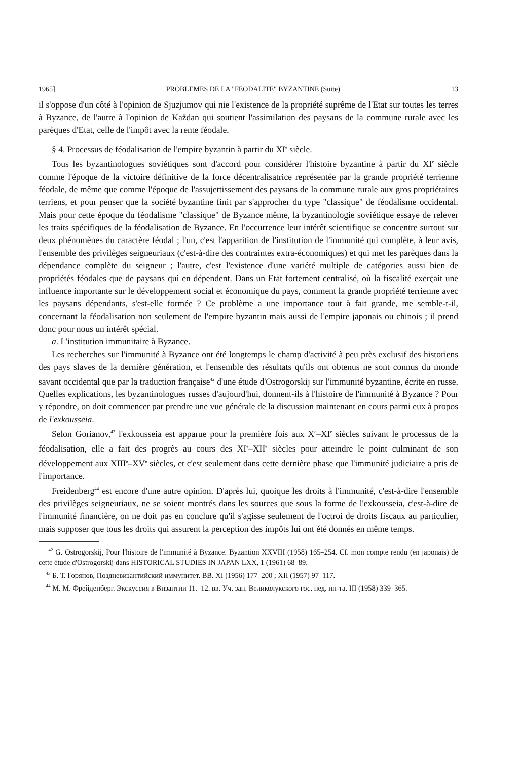1965] PROBLEMES DE LA "FEODALITE" BYZANTINE (Suite) 13
il s'oppose d'un côté à l'opinion de Sjuzjumov qui nie l'existence de la propriété suprême de l'Etat sur toutes les terres à Byzance, de l'autre à l'opinion de Každan qui soutient l'assimilation des paysans de la commune rurale avec les parèques d'Etat, celle de l'impôt avec la rente féodale.
§ 4. Processus de féodalisation de l'empire byzantin à partir du XI<sup>e</sup> siècle.
Tous les byzantinologues soviétiques sont d'accord pour considérer l'histoire byzantine à partir du XI<sup>e</sup> siècle comme l'époque de la victoire définitive de la force décentralisatrice représentée par la grande propriété terrienne féodale, de même que comme l'époque de l'assujettissement des paysans de la commune rurale aux gros propriétaires terriens, et pour penser que la société byzantine finit par s'approcher du type "classique" de féodalisme occidental. Mais pour cette époque du féodalisme "classique" de Byzance même, la byzantinologie soviétique essaye de relever les traits spécifiques de la féodalisation de Byzance. En l'occurrence leur intérêt scientifique se concentre surtout sur deux phénomènes du caractère féodal ; l'un, c'est l'apparition de l'institution de l'immunité qui complète, à leur avis, l'ensemble des privilèges seigneuriaux (c'est-à-dire des contraintes extra-économiques) et qui met les parèques dans la dépendance complète du seigneur ; l'autre, c'est l'existence d'une variété multiple de catégories aussi bien de propriétés féodales que de paysans qui en dépendent. Dans un Etat fortement centralisé, où la fiscalité exerçait une influence importante sur le développement social et économique du pays, comment la grande propriété terrienne avec les paysans dépendants, s'est-elle formée ? Ce problème a une importance tout à fait grande, me semble-t-il, concernant la féodalisation non seulement de l'empire byzantin mais aussi de l'empire japonais ou chinois ; il prend donc pour nous un intérêt spécial.
a. L'institution immunitaire à Byzance.
Les recherches sur l'immunité à Byzance ont été longtemps le champ d'activité à peu près exclusif des historiens des pays slaves de la dernière génération, et l'ensemble des résultats qu'ils ont obtenus ne sont connus du monde savant occidental que par la traduction française<sup>42</sup> d'une étude d'Ostrogorskij sur l'immunité byzantine, écrite en russe. Quelles explications, les byzantinologues russes d'aujourd'hui, donnent-ils à l'histoire de l'immunité à Byzance ? Pour y répondre, on doit commencer par prendre une vue générale de la discussion maintenant en cours parmi eux à propos de l'exkousseia.
Selon Gorianov,<sup>43</sup> l'exkousseia est apparue pour la première fois aux X<sup>e</sup>–XI<sup>e</sup> siècles suivant le processus de la féodalisation, elle a fait des progrès au cours des XI<sup>e</sup>–XII<sup>e</sup> siècles pour atteindre le point culminant de son développement aux XIII<sup>e</sup>–XV<sup>e</sup> siècles, et c'est seulement dans cette dernière phase que l'immunité judiciaire a pris de l'importance.
Freidenberg<sup>44</sup> est encore d'une autre opinion. D'après lui, quoique les droits à l'immunité, c'est-à-dire l'ensemble des privilèges seigneuriaux, ne se soient montrés dans les sources que sous la forme de l'exkousseia, c'est-à-dire de l'immunité financière, on ne doit pas en conclure qu'il s'agisse seulement de l'octroi de droits fiscaux au particulier, mais supposer que tous les droits qui assurent la perception des impôts lui ont été donnés en même temps.
<sup>42</sup> G. Ostrogorskij, Pour l'histoire de l'immunité à Byzance. Byzantion XXVIII (1958) 165–254. Cf. mon compte rendu (en japonais) de cette étude d'Ostrogorskij dans HISTORICAL STUDIES IN JAPAN LXX, 1 (1961) 68–89.
<sup>43</sup> Б. Т. Горянов, Поздневизантийский иммунитет. ВВ. XI (1956) 177–200 ; XII (1957) 97–117.
<sup>44</sup> М. М. Фрейденберг. Экскуссия в Византии 11.–12. вв. Уч. зап. Великолукского гос. пед. ин-та. III (1958) 339–365.